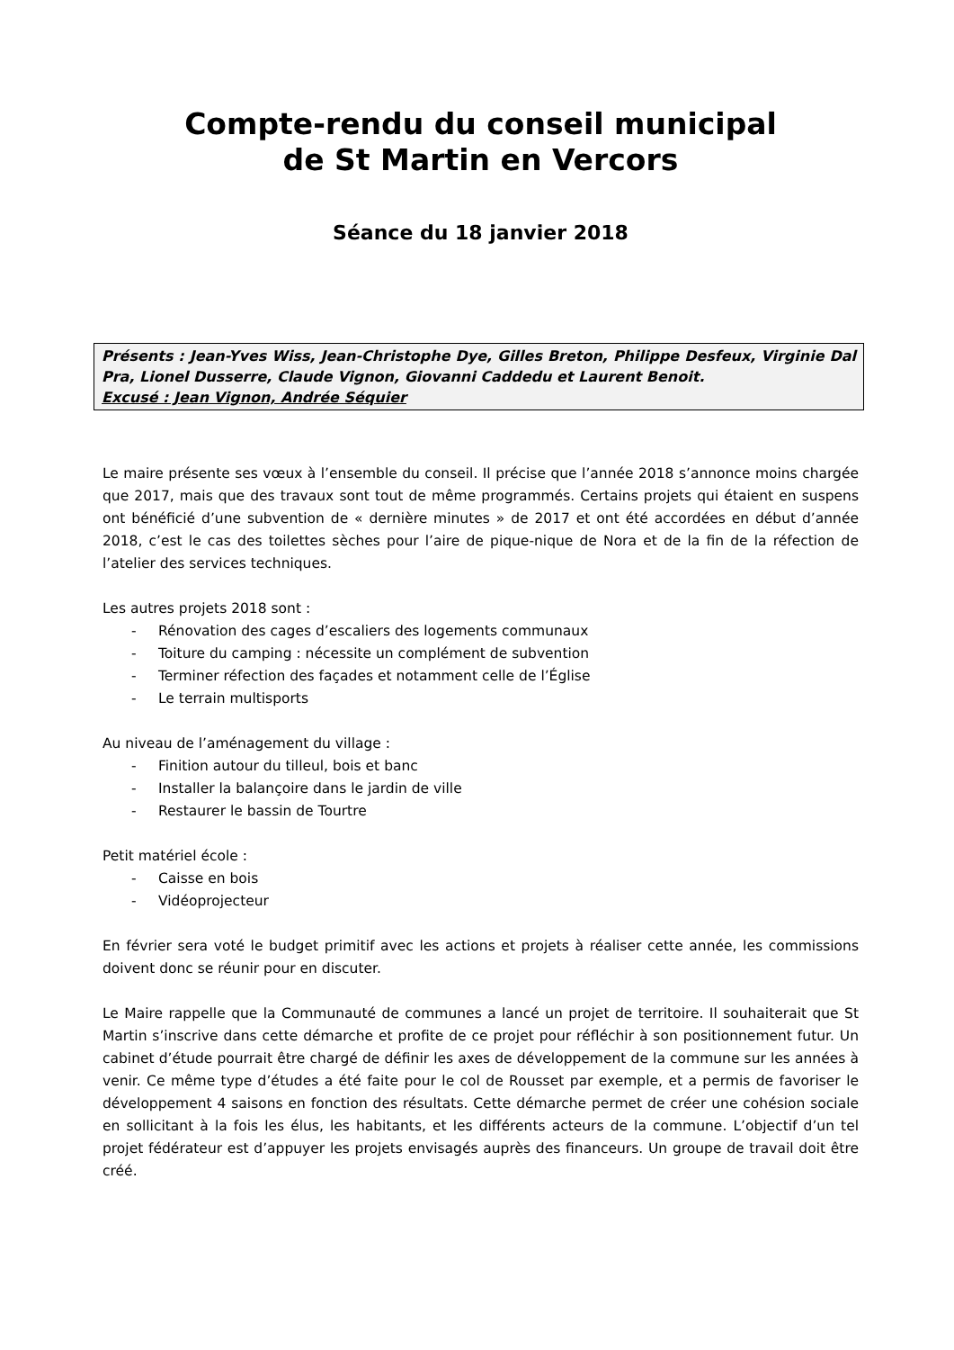Compte-rendu du conseil municipal
de St Martin en Vercors
Séance du 18 janvier 2018
Présents : Jean-Yves Wiss, Jean-Christophe Dye, Gilles Breton, Philippe Desfeux, Virginie Dal Pra, Lionel Dusserre, Claude Vignon, Giovanni Caddedu et Laurent Benoit.
Excusé : Jean Vignon, Andrée Séquier
Le maire présente ses vœux à l’ensemble du conseil. Il précise que l’année 2018 s’annonce moins chargée que 2017, mais que des travaux sont tout de même programmés. Certains projets qui étaient en suspens ont bénéficié d’une subvention de « dernière minutes » de 2017 et ont été accordées en début d’année 2018, c’est le cas des toilettes sèches pour l’aire de pique-nique de Nora et de la fin de la réfection de l’atelier des services techniques.
Les autres projets 2018 sont :
- Rénovation des cages d’escaliers des logements communaux
- Toiture du camping : nécessite un complément de subvention
- Terminer réfection des façades et notamment celle de l’Église
- Le terrain multisports
Au niveau de l’aménagement du village :
- Finition autour du tilleul, bois et banc
- Installer la balançoire dans le jardin de ville
- Restaurer le bassin de Tourtre
Petit matériel école :
- Caisse en bois
- Vidéoprojecteur
En février sera voté le budget primitif avec les actions et projets à réaliser cette année, les commissions doivent donc se réunir pour en discuter.
Le Maire rappelle que la Communauté de communes a lancé un projet de territoire. Il souhaiterait que St Martin s’inscrive dans cette démarche et profite de ce projet pour réfléchir à son positionnement futur. Un cabinet d’étude pourrait être chargé de définir les axes de développement de la commune sur les années à venir. Ce même type d’études a été faite pour le col de Rousset par exemple, et a permis de favoriser le développement 4 saisons en fonction des résultats. Cette démarche permet de créer une cohésion sociale en sollicitant à la fois les élus, les habitants, et les différents acteurs de la commune. L’objectif d’un tel projet fédérateur est d’appuyer les projets envisagés auprès des financeurs. Un groupe de travail doit être créé.